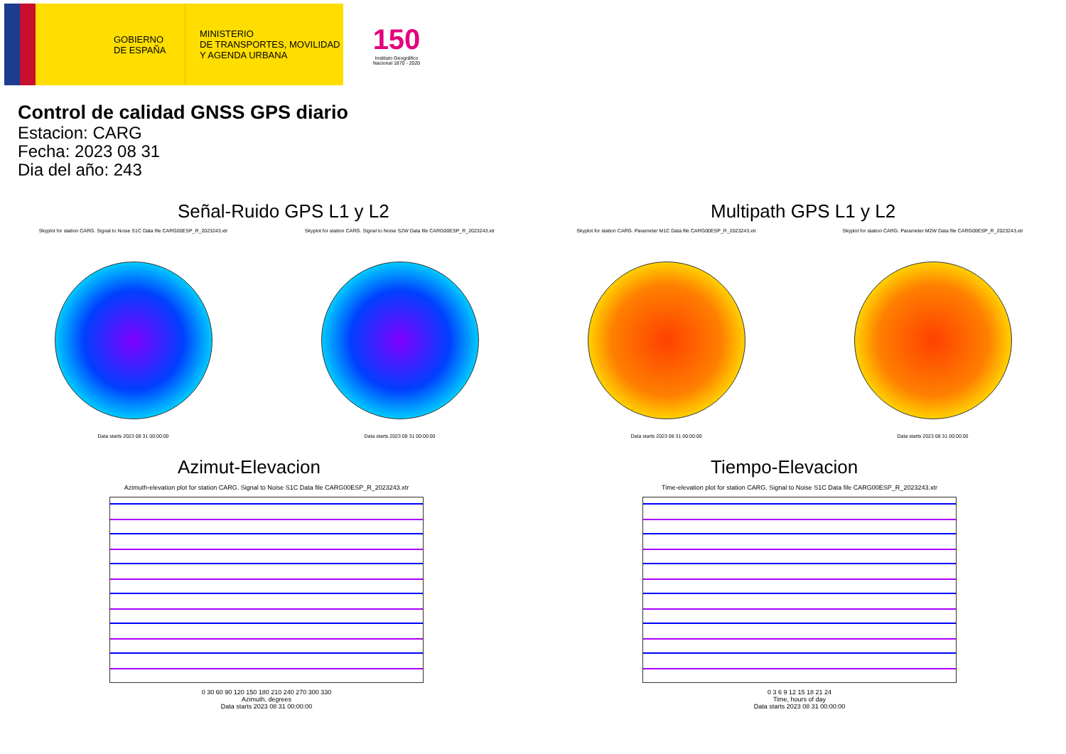GOBIERNO
DE ESPAÑA
MINISTERIO
DE TRANSPORTES, MOVILIDAD
Y AGENDA URBANA
150
Instituto Geográfico
Nacional 1870 - 2020
Control de calidad GNSS GPS diario
Estacion: CARG
Fecha: 2023 08 31
Dia del año: 243
Señal-Ruido GPS L1 y L2
Skyplot for station CARG. Signal to Noise S1C Data file CARG00ESP_R_2023243.xtr
Data starts 2023 08 31 00:00:00
Skyplot for station CARG. Signal to Noise S2W Data file CARG00ESP_R_2023243.xtr
Data starts 2023 08 31 00:00:00
Multipath GPS L1 y L2
Skyplot for station CARG. Parameter M1C Data file CARG00ESP_R_2023243.xtr
Data starts 2023 08 31 00:00:00
Skyplot for station CARG. Parameter M2W Data file CARG00ESP_R_2023243.xtr
Data starts 2023 08 31 00:00:00
Azimut-Elevacion
Azimuth-elevation plot for station CARG. Signal to Noise S1C Data file CARG00ESP_R_2023243.xtr
0 30 60 90 120 150 180 210 240 270 300 330
Azimuth, degrees
Data starts 2023 08 31 00:00:00
Tiempo-Elevacion
Time-elevation plot for station CARG. Signal to Noise S1C Data file CARG00ESP_R_2023243.xtr
0 3 6 9 12 15 18 21 24
Time, hours of day
Data starts 2023 08 31 00:00:00